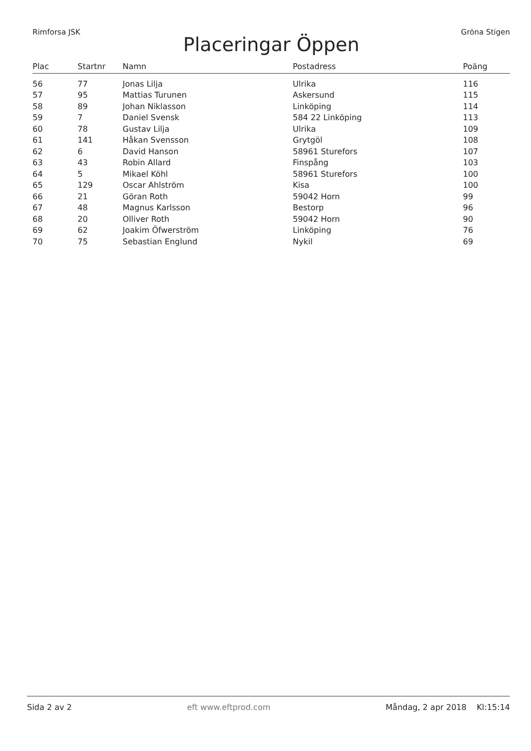Rimforsa JSK Gröna Stigen
Placeringar Öppen
| Plac | Startnr | Namn | Postadress | Poäng |
| --- | --- | --- | --- | --- |
| 56 | 77 | Jonas Lilja | Ulrika | 116 |
| 57 | 95 | Mattias Turunen | Askersund | 115 |
| 58 | 89 | Johan Niklasson | Linköping | 114 |
| 59 | 7 | Daniel Svensk | 584 22 Linköping | 113 |
| 60 | 78 | Gustav Lilja | Ulrika | 109 |
| 61 | 141 | Håkan Svensson | Grytgöl | 108 |
| 62 | 6 | David Hanson | 58961 Sturefors | 107 |
| 63 | 43 | Robin Allard | Finspång | 103 |
| 64 | 5 | Mikael Köhl | 58961 Sturefors | 100 |
| 65 | 129 | Oscar Ahlström | Kisa | 100 |
| 66 | 21 | Göran Roth | 59042 Horn | 99 |
| 67 | 48 | Magnus Karlsson | Bestorp | 96 |
| 68 | 20 | Olliver Roth | 59042 Horn | 90 |
| 69 | 62 | Joakim Öfwerström | Linköping | 76 |
| 70 | 75 | Sebastian Englund | Nykil | 69 |
Sida 2 av 2 eft www.eftprod.com Måndag, 2 apr 2018 Kl:15:14